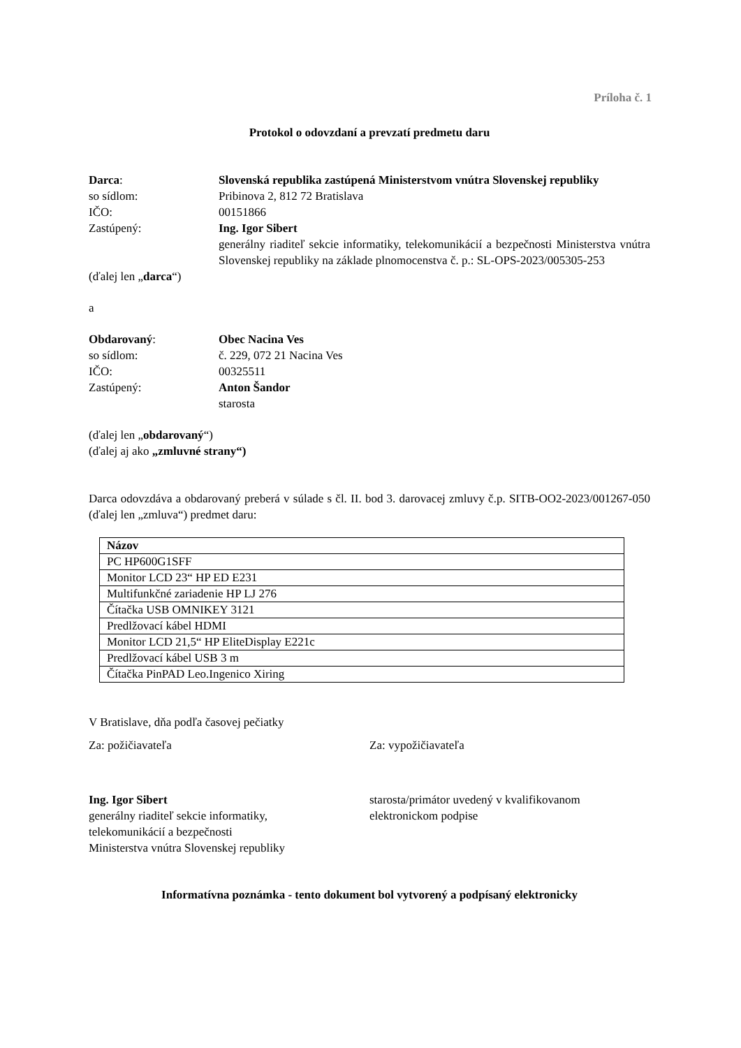Príloha č. 1
Protokol o odovzdaní a prevzatí predmetu daru
Darca: Slovenská republika zastúpená Ministerstvom vnútra Slovenskej republiky
so sídlom: Pribinova 2, 812 72 Bratislava
IČO: 00151866
Zastúpený: Ing. Igor Sibert
generálny riaditeľ sekcie informatiky, telekomunikácií a bezpečnosti Ministerstva vnútra Slovenskej republiky na základe plnomocenstva č. p.: SL-OPS-2023/005305-253
(ďalej len „darca“)
a
Obdarovaný: Obec Nacina Ves
so sídlom: č. 229, 072 21 Nacina Ves
IČO: 00325511
Zastúpený: Anton Šandor
starosta
(ďalej len „obdarovaný“)
(ďalej aj ako „zmluvné strany“)
Darca odovzdáva a obdarovaný preberá v súlade s čl. II. bod 3. darovacej zmluvy č.p. SITB-OO2-2023/001267-050 (ďalej len „zmluva“) predmet daru:
| Názov |
| --- |
| PC HP600G1SFF |
| Monitor LCD 23“ HP ED E231 |
| Multifunkčné zariadenie HP LJ 276 |
| Čítačka USB OMNIKEY 3121 |
| Predlžovací kábel HDMI |
| Monitor LCD 21,5“ HP EliteDisplay E221c |
| Predlžovací kábel USB 3 m |
| Čítačka PinPAD Leo.Ingenico Xiring |
V Bratislave, dňa podľa časovej pečiatky
Za: požičiavateľa Za: vypožičiavateľa
Ing. Igor Sibert
generálny riaditeľ sekcie informatiky,
telekomunikácií a bezpečnosti
Ministerstva vnútra Slovenskej republiky
starosta/primátor uvedený v kvalifikovanom elektronickom podpise
Informatívna poznámka - tento dokument bol vytvorený a podpísaný elektronicky